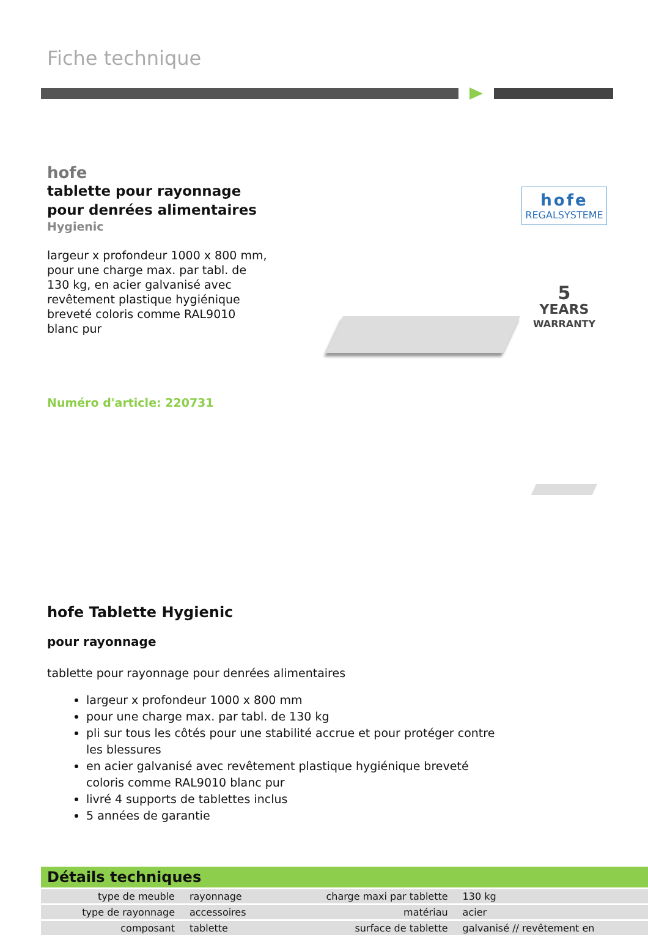Fiche technique
hofe
tablette pour rayonnage
pour denrées alimentaires
Hygienic
largeur x profondeur 1000 x 800 mm, pour une charge max. par tabl. de 130 kg, en acier galvanisé avec revêtement plastique hygiénique breveté coloris comme RAL9010 blanc pur
Numéro d'article: 220731
hofe
REGALSYSTEME
5
YEARS
WARRANTY
hofe Tablette Hygienic
pour rayonnage
tablette pour rayonnage pour denrées alimentaires
largeur x profondeur 1000 x 800 mm
pour une charge max. par tabl. de 130 kg
pli sur tous les côtés pour une stabilité accrue et pour protéger contre les blessures
en acier galvanisé avec revêtement plastique hygiénique breveté coloris comme RAL9010 blanc pur
livré 4 supports de tablettes inclus
5 années de garantie
Détails techniques
| type de meuble | rayonnage | charge maxi par tablette | 130 kg |
| type de rayonnage | accessoires | matériau | acier |
| composant | tablette | surface de tablette | galvanisé // revêtement en |